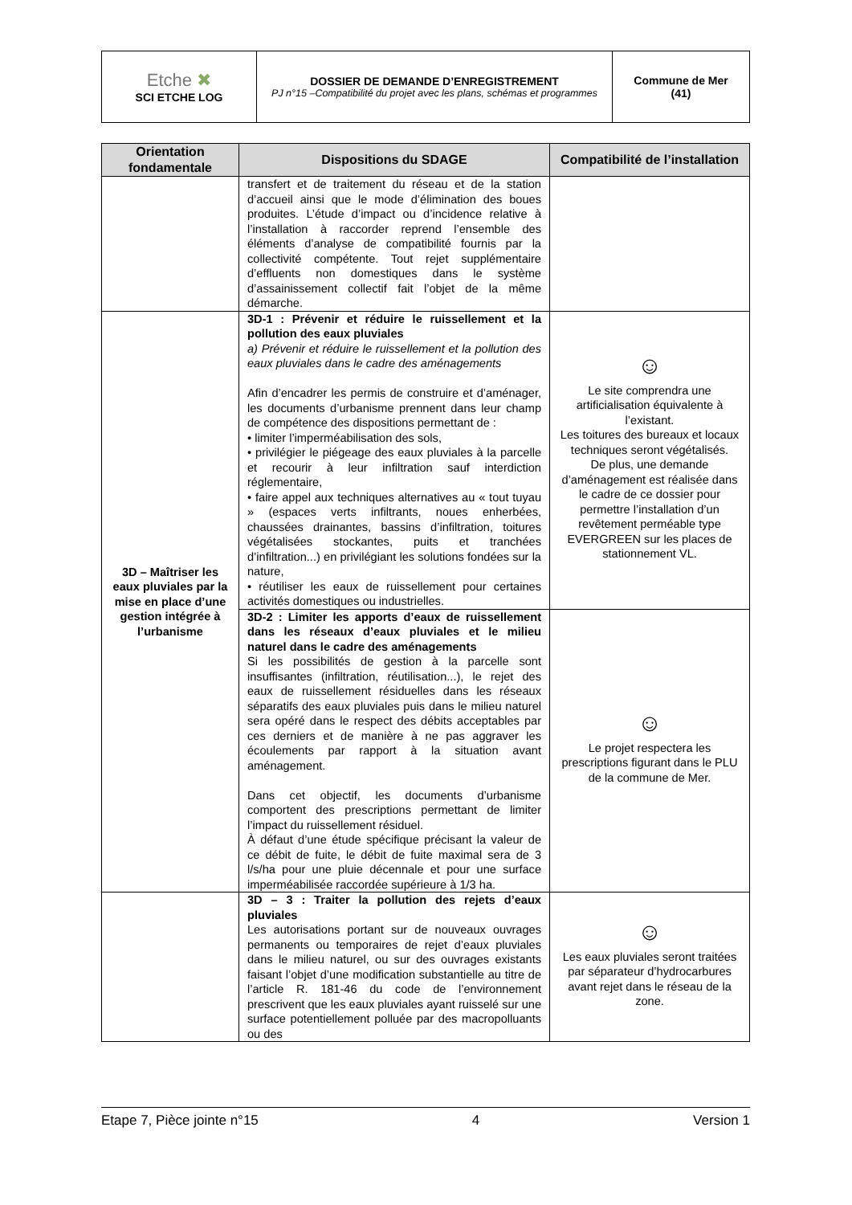| Etche ✖ SCI ETCHE LOG | DOSSIER DE DEMANDE D’ENREGISTREMENT PJ n°15 –Compatibilité du projet avec les plans, schémas et programmes | Commune de Mer (41) |
| Orientation fondamentale | Dispositions du SDAGE | Compatibilité de l’installation |
| --- | --- | --- |
| | transfert et de traitement du réseau et de la station d’accueil ainsi que le mode d’élimination des boues produites. L’étude d’impact ou d’incidence relative à l’installation à raccorder reprend l’ensemble des éléments d’analyse de compatibilité fournis par la collectivité compétente. Tout rejet supplémentaire d’effluents non domestiques dans le système d’assainissement collectif fait l’objet de la même démarche. | |
| 3D – Maîtriser les eaux pluviales par la mise en place d’une gestion intégrée à l’urbanisme | 3D-1 : Prévenir et réduire le ruissellement et la pollution des eaux pluviales a) Prévenir et réduire le ruissellement et la pollution des eaux pluviales dans le cadre des aménagements Afin d’encadrer les permis de construire et d’aménager, les documents d’urbanisme prennent dans leur champ de compétence des dispositions permettant de : • limiter l’imperméabilisation des sols, • privilégier le piégeage des eaux pluviales à la parcelle et recourir à leur infiltration sauf interdiction réglementaire, • faire appel aux techniques alternatives au « tout tuyau » (espaces verts infiltrants, noues enherbées, chaussées drainantes, bassins d’infiltration, toitures végétalisées stockantes, puits et tranchées d’infiltration...) en privilégiant les solutions fondées sur la nature, • réutiliser les eaux de ruissellement pour certaines activités domestiques ou industrielles. | ☺ Le site comprendra une artificialisation équivalente à l’existant. Les toitures des bureaux et locaux techniques seront végétalisés. De plus, une demande d’aménagement est réalisée dans le cadre de ce dossier pour permettre l’installation d’un revêtement perméable type EVERGREEN sur les places de stationnement VL. |
| | 3D-2 : Limiter les apports d’eaux de ruissellement dans les réseaux d’eaux pluviales et le milieu naturel dans le cadre des aménagements Si les possibilités de gestion à la parcelle sont insuffisantes (infiltration, réutilisation...), le rejet des eaux de ruissellement résiduelles dans les réseaux séparatifs des eaux pluviales puis dans le milieu naturel sera opéré dans le respect des débits acceptables par ces derniers et de manière à ne pas aggraver les écoulements par rapport à la situation avant aménagement. Dans cet objectif, les documents d’urbanisme comportent des prescriptions permettant de limiter l’impact du ruissellement résiduel. À défaut d’une étude spécifique précisant la valeur de ce débit de fuite, le débit de fuite maximal sera de 3 l/s/ha pour une pluie décennale et pour une surface imperméabilisée raccordée supérieure à 1/3 ha. | ☺ Le projet respectera les prescriptions figurant dans le PLU de la commune de Mer. |
| | 3D – 3 : Traiter la pollution des rejets d’eaux pluviales Les autorisations portant sur de nouveaux ouvrages permanents ou temporaires de rejet d’eaux pluviales dans le milieu naturel, ou sur des ouvrages existants faisant l’objet d’une modification substantielle au titre de l’article R. 181-46 du code de l’environnement prescrivent que les eaux pluviales ayant ruisselé sur une surface potentiellement polluée par des macropolluants ou des | ☺ Les eaux pluviales seront traitées par séparateur d’hydrocarbures avant rejet dans le réseau de la zone. |
Etape 7, Pièce jointe n°15 4 Version 1